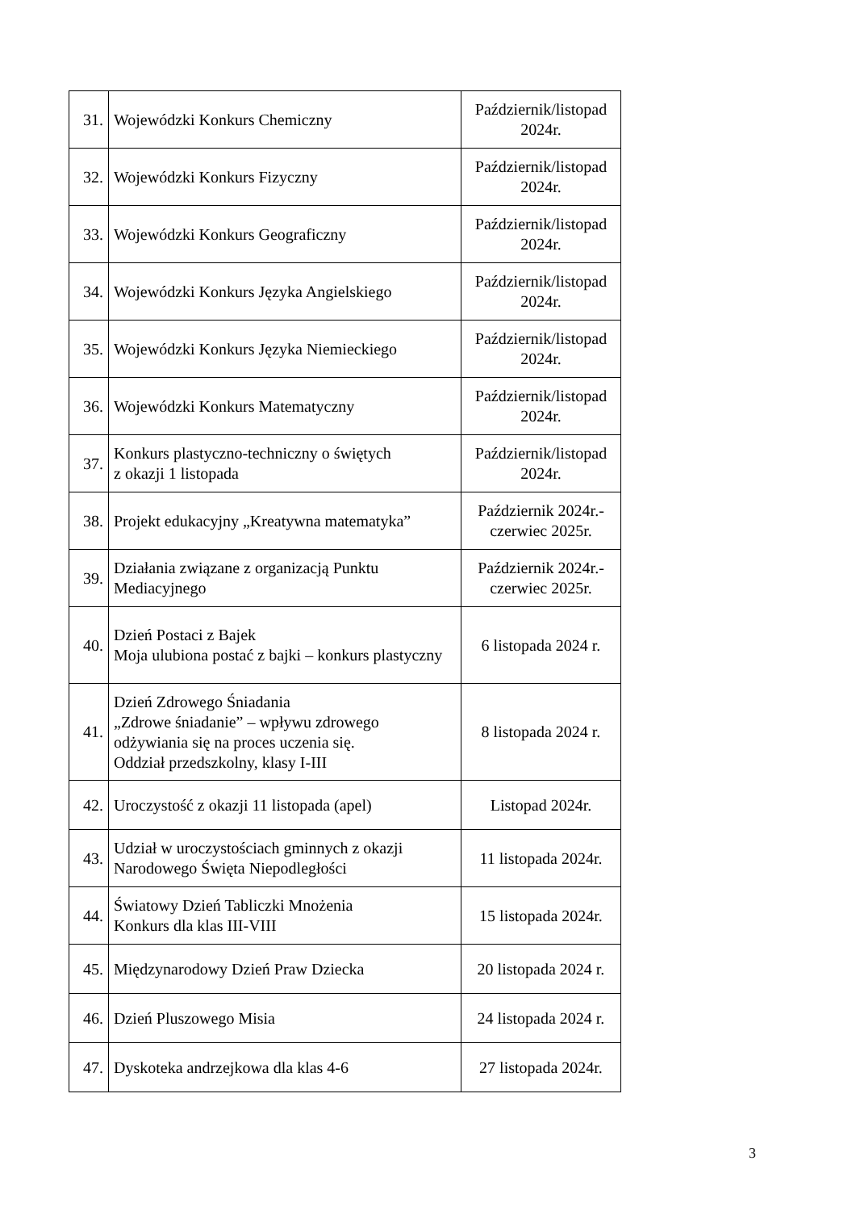| 31. | Wojewódzki Konkurs Chemiczny | Październik/listopad 2024r. |
| 32. | Wojewódzki Konkurs Fizyczny | Październik/listopad 2024r. |
| 33. | Wojewódzki Konkurs Geograficzny | Październik/listopad 2024r. |
| 34. | Wojewódzki Konkurs Języka Angielskiego | Październik/listopad 2024r. |
| 35. | Wojewódzki Konkurs Języka Niemieckiego | Październik/listopad 2024r. |
| 36. | Wojewódzki Konkurs Matematyczny | Październik/listopad 2024r. |
| 37. | Konkurs plastyczno-techniczny o świętych z okazji 1 listopada | Październik/listopad 2024r. |
| 38. | Projekt edukacyjny „Kreatywna matematyka” | Październik 2024r.-czerwiec 2025r. |
| 39. | Działania związane z organizacją Punktu Mediacyjnego | Październik 2024r.-czerwiec 2025r. |
| 40. | Dzień Postaci z Bajek Moja ulubiona postać z bajki – konkurs plastyczny | 6 listopada 2024 r. |
| 41. | Dzień Zdrowego Śniadania „Zdrowe śniadanie” – wpływu zdrowego odżywiania się na proces uczenia się. Oddział przedszkolny, klasy I-III | 8 listopada 2024 r. |
| 42. | Uroczystość z okazji 11 listopada (apel) | Listopad 2024r. |
| 43. | Udział w uroczystościach gminnych z okazji Narodowego Święta Niepodległości | 11 listopada 2024r. |
| 44. | Światowy Dzień Tabliczki Mnożenia Konkurs dla klas III-VIII | 15 listopada 2024r. |
| 45. | Międzynarodowy Dzień Praw Dziecka | 20 listopada 2024 r. |
| 46. | Dzień Pluszowego Misia | 24 listopada 2024 r. |
| 47. | Dyskoteka andrzejkowa dla klas 4-6 | 27 listopada 2024r. |
3